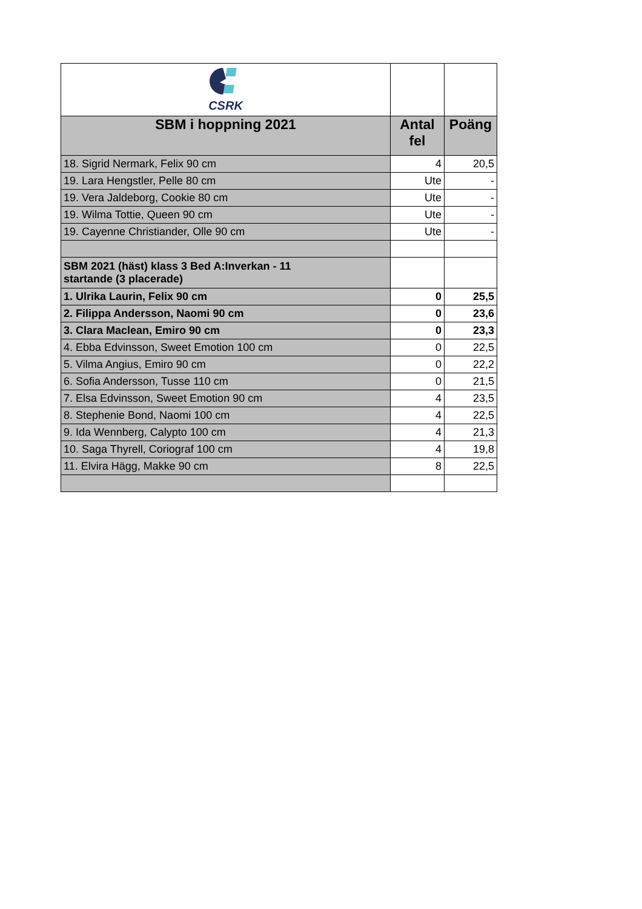| CSRK | | |
| SBM i hoppning 2021 | Antal fel | Poäng |
| 18. Sigrid Nermark, Felix 90 cm | 4 | 20,5 |
| 19. Lara Hengstler, Pelle 80 cm | Ute | - |
| 19. Vera Jaldeborg, Cookie 80 cm | Ute | - |
| 19. Wilma Tottie, Queen 90 cm | Ute | - |
| 19. Cayenne Christiander, Olle 90 cm | Ute | - |
| SBM 2021 (häst) klass 3 Bed A:Inverkan - 11 startande (3 placerade) | | |
| 1. Ulrika Laurin, Felix 90 cm | 0 | 25,5 |
| 2. Filippa Andersson, Naomi 90 cm | 0 | 23,6 |
| 3. Clara Maclean, Emiro 90 cm | 0 | 23,3 |
| 4. Ebba Edvinsson, Sweet Emotion 100 cm | 0 | 22,5 |
| 5. Vilma Angius, Emiro 90 cm | 0 | 22,2 |
| 6. Sofia Andersson, Tusse 110 cm | 0 | 21,5 |
| 7. Elsa Edvinsson, Sweet Emotion 90 cm | 4 | 23,5 |
| 8. Stephenie Bond, Naomi 100 cm | 4 | 22,5 |
| 9. Ida Wennberg, Calypto 100 cm | 4 | 21,3 |
| 10. Saga Thyrell, Coriograf 100 cm | 4 | 19,8 |
| 11. Elvira Hägg, Makke 90 cm | 8 | 22,5 |